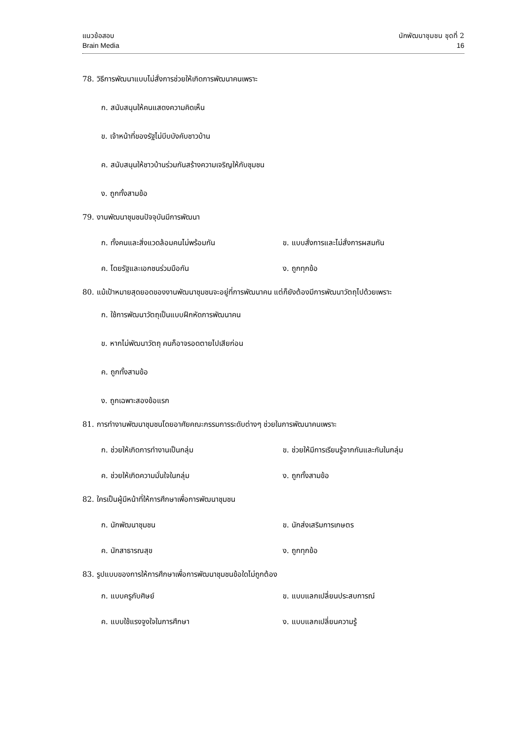แนวข้อสอบ
Brain Media
นักพัฒนาชุมชน ชุดที่ 2
16
78. วิธีการพัฒนาแบบไม่สั่งการช่วยให้เกิดการพัฒนาคนเพราะ
ก. สนับสนุนให้คนแสดงความคิดเห็น
ข. เจ้าหน้าที่ของรัฐไม่บีบบังคับชาวบ้าน
ค. สนับสนุนให้ชาวบ้านร่วมกันสร้างความเจริญให้กับชุมชน
ง. ถูกทั้งสามข้อ
79. งานพัฒนาชุมชนปัจจุบันมีการพัฒนา
ก. ทั้งคนและสิ่งแวดล้อมคนไม่พร้อมกัน ข. แบบสั่งการและไม่สั่งการผสมกัน
ค. โดยรัฐและเอกชนร่วมมือกัน ง. ถูกทุกข้อ
80. แม้เป้าหมายสุดยอดของงานพัฒนาชุมชนจะอยู่ที่การพัฒนาคน แต่ก็ยังต้องมีการพัฒนาวัตถุไปด้วยเพราะ
ก. ใช้การพัฒนาวัตถุเป็นแบบฝึกหัดการพัฒนาคน
ข. หากไม่พัฒนาวัตถุ คนก็อาจรอดตายไปเสียก่อน
ค. ถูกทั้งสามข้อ
ง. ถูกเฉพาะสองข้อแรก
81. การทำงานพัฒนาชุมชนโดยอาศัยคณะกรรมการระดับต่างๆ ช่วยในการพัฒนาคนเพราะ
ก. ช่วยให้เกิดการทำงานเป็นกลุ่ม ข. ช่วยให้มีการเรียนรู้จากกันและกันในกลุ่ม
ค. ช่วยให้เกิดความมั่นใจในกลุ่ม ง. ถูกทั้งสามข้อ
82. ใครเป็นผู้มีหน้าที่ให้การศึกษาเพื่อการพัฒนาชุมชน
ก. นักพัฒนาชุมชน ข. นักส่งเสริมการเกษตร
ค. นักสาธารณสุข ง. ถูกทุกข้อ
83. รูปแบบของการให้การศึกษาเพื่อการพัฒนาชุมชนข้อใดไม่ถูกต้อง
ก. แบบครูกับศิษย์ ข. แบบแลกเปลี่ยนประสบการณ์
ค. แบบใช้แรงจูงใจในการศึกษา ง. แบบแลกเปลี่ยนความรู้